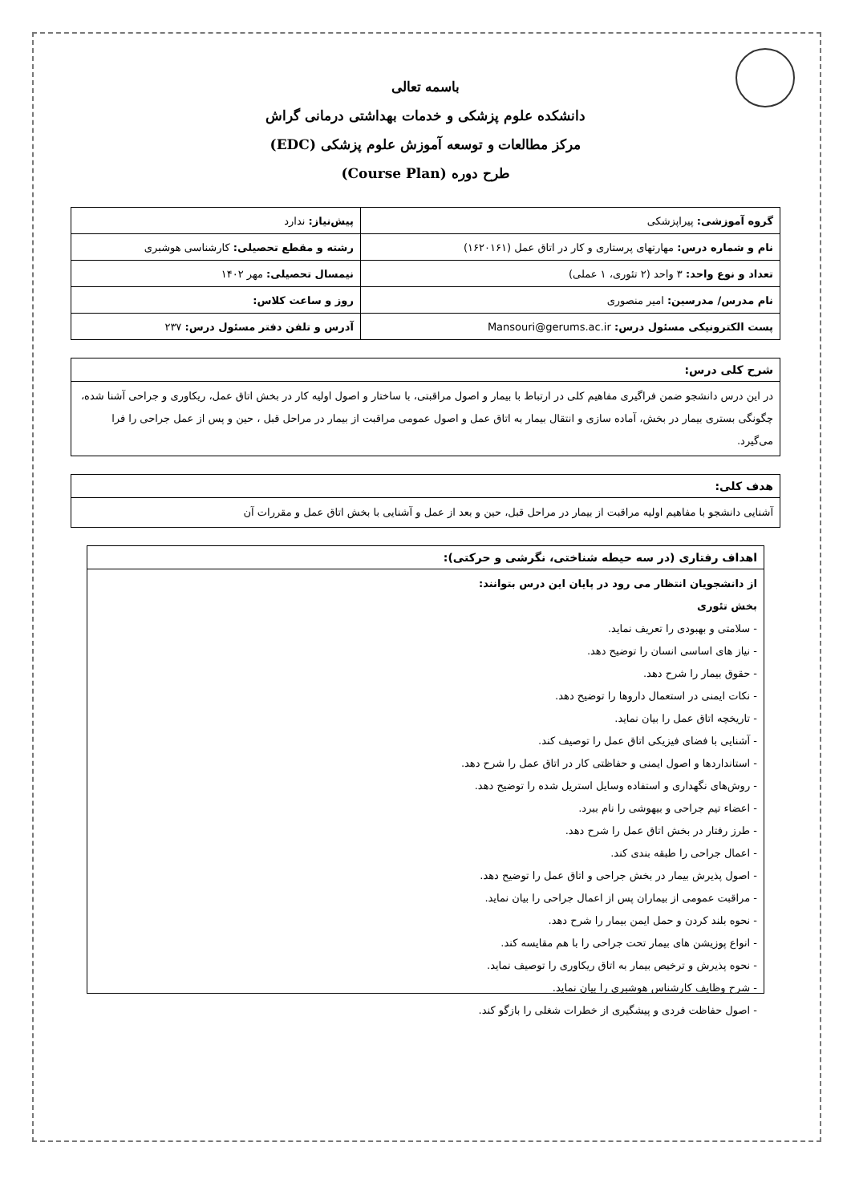باسمه تعالی
دانشکده علوم پزشکی و خدمات بهداشتی درمانی گراش
مرکز مطالعات و توسعه آموزش علوم پزشکی (EDC)
طرح دوره (Course Plan)
| گروه آموزشی: پیراپزشکی | پیش‌نیاز: ندارد |
| نام و شماره درس: مهارتهای پرستاری و کار در اتاق عمل (۱۶۲۰۱۶۱) | رشته و مقطع تحصیلی: کارشناسی هوشبری |
| تعداد و نوع واحد: ۳ واحد (۲ تئوری، ۱ عملی) | نیمسال تحصیلی: مهر ۱۴۰۲ |
| نام مدرس/ مدرسین: امیر منصوری | روز و ساعت کلاس: |
| پست الکترونیکی مسئول درس: Mansouri@gerums.ac.ir | آدرس و تلفن دفتر مسئول درس: ۲۳۷ |
شرح کلی درس:
در این درس دانشجو ضمن فراگیری مفاهیم کلی در ارتباط با بیمار و اصول مراقبتی، با ساختار و اصول اولیه کار در بخش اتاق عمل، ریکاوری و جراحی آشنا شده، چگونگی بستری بیمار در بخش، آماده سازی و انتقال بیمار به اتاق عمل و اصول عمومی مراقبت از بیمار در مراحل قبل ، حین و پس از عمل جراحی را فرا می‌گیرد.
هدف کلی:
آشنایی دانشجو با مفاهیم اولیه مراقبت از بیمار در مراحل قبل، حین و بعد از عمل و آشنایی با بخش اتاق عمل و مقررات آن
اهداف رفتاری (در سه حیطه شناختی، نگرشی و حرکتی):
از دانشجویان انتظار می رود در پایان این درس بتوانند:
بخش تئوری
- سلامتی و بهبودی را تعریف نماید.
- نیاز های اساسی انسان را توضیح دهد.
- حقوق بیمار را شرح دهد.
- نکات ایمنی در استعمال داروها را توضیح دهد.
- تاریخچه اتاق عمل را بیان نماید.
- آشنایی با فضای فیزیکی اتاق عمل را توصیف کند.
- استانداردها و اصول ایمنی و حفاظتی کار در اتاق عمل را شرح دهد.
- روش‌های نگهداری و استفاده وسایل استریل شده را توضیح دهد.
- اعضاء تیم جراحی و بیهوشی را نام ببرد.
- طرز رفتار در بخش اتاق عمل را شرح دهد.
- اعمال جراحی را طبقه بندی کند.
- اصول پذیرش بیمار در بخش جراحی و اتاق عمل را توضیح دهد.
- مراقبت عمومی از بیماران پس از اعمال جراحی را بیان نماید.
- نحوه بلند کردن و حمل ایمن بیمار را شرح دهد.
- انواع پوزیشن های بیمار تحت جراحی را با هم مقایسه کند.
- نحوه پذیرش و ترخیص بیمار به اتاق ریکاوری را توصیف نماید.
- شرح وظایف کارشناس هوشبری را بیان نماید.
- اصول حفاظت فردی و پیشگیری از خطرات شغلی را بازگو کند.